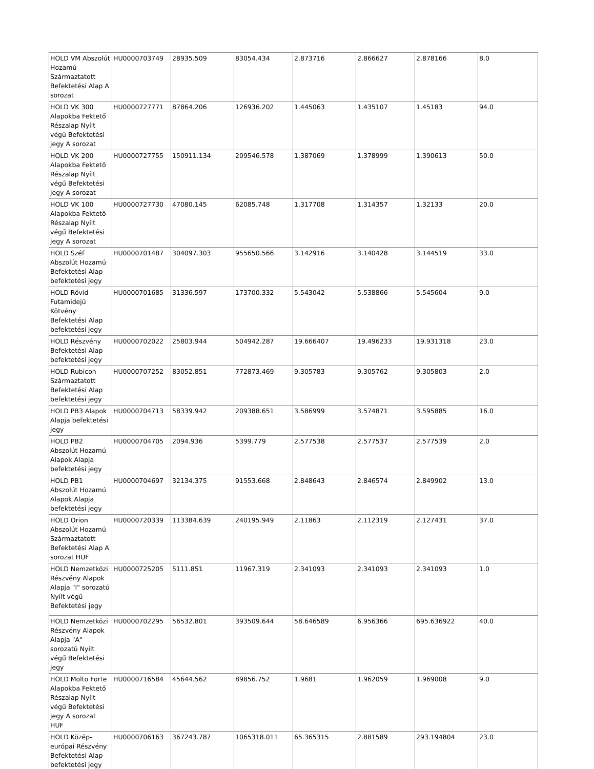| HOLD VM Abszolút Hozamú Származtatott Befektetési Alap A sorozat | HU0000703749 | 28935.509 | 83054.434 | 2.873716 | 2.866627 | 2.878166 | 8.0 |
| HOLD VK 300 Alapokba Fektető Részalap Nyílt végű Befektetési jegy A sorozat | HU0000727771 | 87864.206 | 126936.202 | 1.445063 | 1.435107 | 1.45183 | 94.0 |
| HOLD VK 200 Alapokba Fektető Részalap Nyílt végű Befektetési jegy A sorozat | HU0000727755 | 150911.134 | 209546.578 | 1.387069 | 1.378999 | 1.390613 | 50.0 |
| HOLD VK 100 Alapokba Fektető Részalap Nyílt végű Befektetési jegy A sorozat | HU0000727730 | 47080.145 | 62085.748 | 1.317708 | 1.314357 | 1.32133 | 20.0 |
| HOLD Széf Abszolút Hozamú Befektetési Alap befektetési jegy | HU0000701487 | 304097.303 | 955650.566 | 3.142916 | 3.140428 | 3.144519 | 33.0 |
| HOLD Rövid Futamidejű Kötvény Befektetési Alap befektetési jegy | HU0000701685 | 31336.597 | 173700.332 | 5.543042 | 5.538866 | 5.545604 | 9.0 |
| HOLD Részvény Befektetési Alap befektetési jegy | HU0000702022 | 25803.944 | 504942.287 | 19.666407 | 19.496233 | 19.931318 | 23.0 |
| HOLD Rubicon Származtatott Befektetési Alap befektetési jegy | HU0000707252 | 83052.851 | 772873.469 | 9.305783 | 9.305762 | 9.305803 | 2.0 |
| HOLD PB3 Alapok Alapja befektetési jegy | HU0000704713 | 58339.942 | 209388.651 | 3.586999 | 3.574871 | 3.595885 | 16.0 |
| HOLD PB2 Abszolút Hozamú Alapok Alapja befektetési jegy | HU0000704705 | 2094.936 | 5399.779 | 2.577538 | 2.577537 | 2.577539 | 2.0 |
| HOLD PB1 Abszolút Hozamú Alapok Alapja befektetési jegy | HU0000704697 | 32134.375 | 91553.668 | 2.848643 | 2.846574 | 2.849902 | 13.0 |
| HOLD Orion Abszolút Hozamú Származtatott Befektetési Alap A sorozat HUF | HU0000720339 | 113384.639 | 240195.949 | 2.11863 | 2.112319 | 2.127431 | 37.0 |
| HOLD Nemzetközi Részvény Alapok Alapja "I" sorozatú Nyílt végű Befektetési jegy | HU0000725205 | 5111.851 | 11967.319 | 2.341093 | 2.341093 | 2.341093 | 1.0 |
| HOLD Nemzetközi Részvény Alapok Alapja "A" sorozatú Nyílt végű Befektetési jegy | HU0000702295 | 56532.801 | 393509.644 | 58.646589 | 6.956366 | 695.636922 | 40.0 |
| HOLD Molto Forte Alapokba Fektető Részalap Nyílt végű Befektetési jegy A sorozat HUF | HU0000716584 | 45644.562 | 89856.752 | 1.9681 | 1.962059 | 1.969008 | 9.0 |
| HOLD Közép-európai Részvény Befektetési Alap befektetési jegy | HU0000706163 | 367243.787 | 1065318.011 | 65.365315 | 2.881589 | 293.194804 | 23.0 |